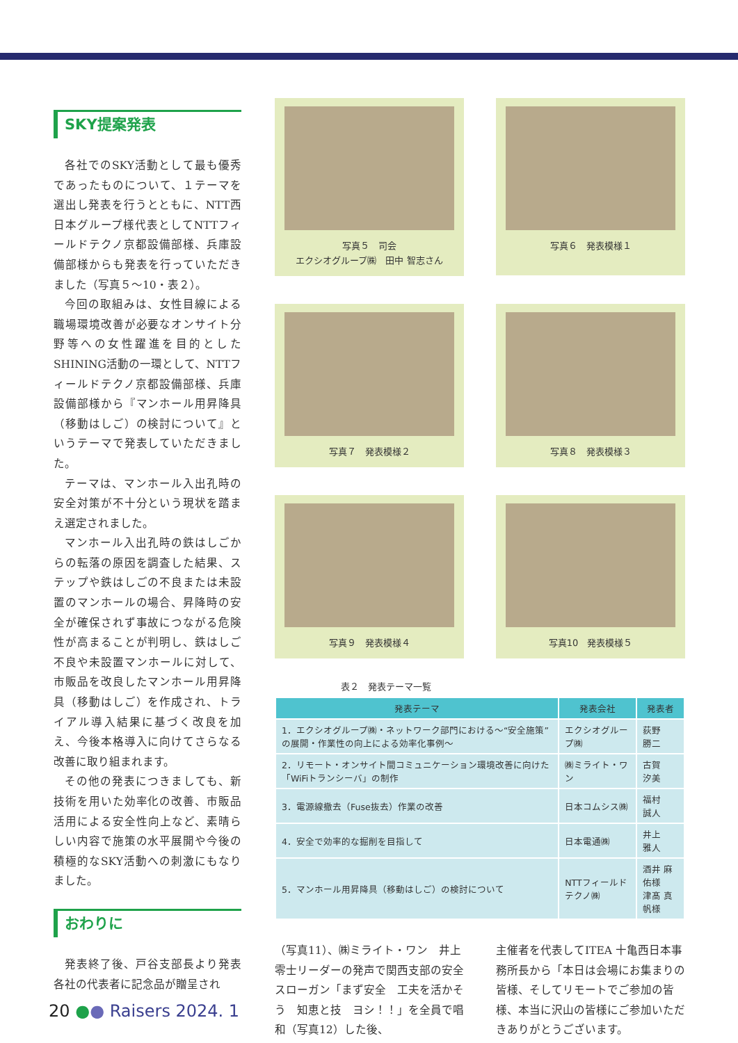SKY提案発表
各社でのSKY活動として最も優秀であったものについて、１テーマを選出し発表を行うとともに、NTT西日本グループ様代表としてNTTフィールドテクノ京都設備部様、兵庫設備部様からも発表を行っていただきました（写真５～10・表２）。
今回の取組みは、女性目線による職場環境改善が必要なオンサイト分野等への女性躍進を目的としたSHINING活動の一環として、NTTフィールドテクノ京都設備部様、兵庫設備部様から『マンホール用昇降具（移動はしご）の検討について』というテーマで発表していただきました。
テーマは、マンホール入出孔時の安全対策が不十分という現状を踏まえ選定されました。
マンホール入出孔時の鉄はしごからの転落の原因を調査した結果、ステップや鉄はしごの不良または未設置のマンホールの場合、昇降時の安全が確保されず事故につながる危険性が高まることが判明し、鉄はしご不良や未設置マンホールに対して、市販品を改良したマンホール用昇降具（移動はしご）を作成され、トライアル導入結果に基づく改良を加え、今後本格導入に向けてさらなる改善に取り組まれます。
その他の発表につきましても、新技術を用いた効率化の改善、市販品活用による安全性向上など、素晴らしい内容で施策の水平展開や今後の積極的なSKY活動への刺激にもなりました。
おわりに
発表終了後、戸谷支部長より発表各社の代表者に記念品が贈呈され
写真５　司会
エクシオグループ㈱　田中 智志さん
写真６　発表模様１
写真７　発表模様２
写真８　発表模様３
写真９　発表模様４
写真10　発表模様５
表２　発表テーマ一覧
| 発表テーマ | 発表会社 | 発表者 |
| --- | --- | --- |
| 1．エクシオグループ㈱・ネットワーク部門における～“安全施策”の展開・作業性の向上による効率化事例～ | エクシオグループ㈱ | 荻野 勝二 |
| 2．リモート・オンサイト間コミュニケーション環境改善に向けた「WiFiトランシーバ」の制作 | ㈱ミライト・ワン | 古賀 汐美 |
| 3．電源線撤去（Fuse抜去）作業の改善 | 日本コムシス㈱ | 福村 誠人 |
| 4．安全で効率的な掘削を目指して | 日本電通㈱ | 井上 雅人 |
| 5．マンホール用昇降具（移動はしご）の検討について | NTTフィールドテクノ㈱ | 酒井 麻佑様 津髙 真帆様 |
（写真11）、㈱ミライト・ワン　井上 零士リーダーの発声で関西支部の安全スローガン「まず安全　工夫を活かそう　知恵と技　ヨシ！！」を全員で唱和（写真12）した後、
主催者を代表してITEA 十亀西日本事務所長から「本日は会場にお集まりの皆様、そしてリモートでご参加の皆様、本当に沢山の皆様にご参加いただきありがとうございます。
20 ●● Raisers 2024. 1